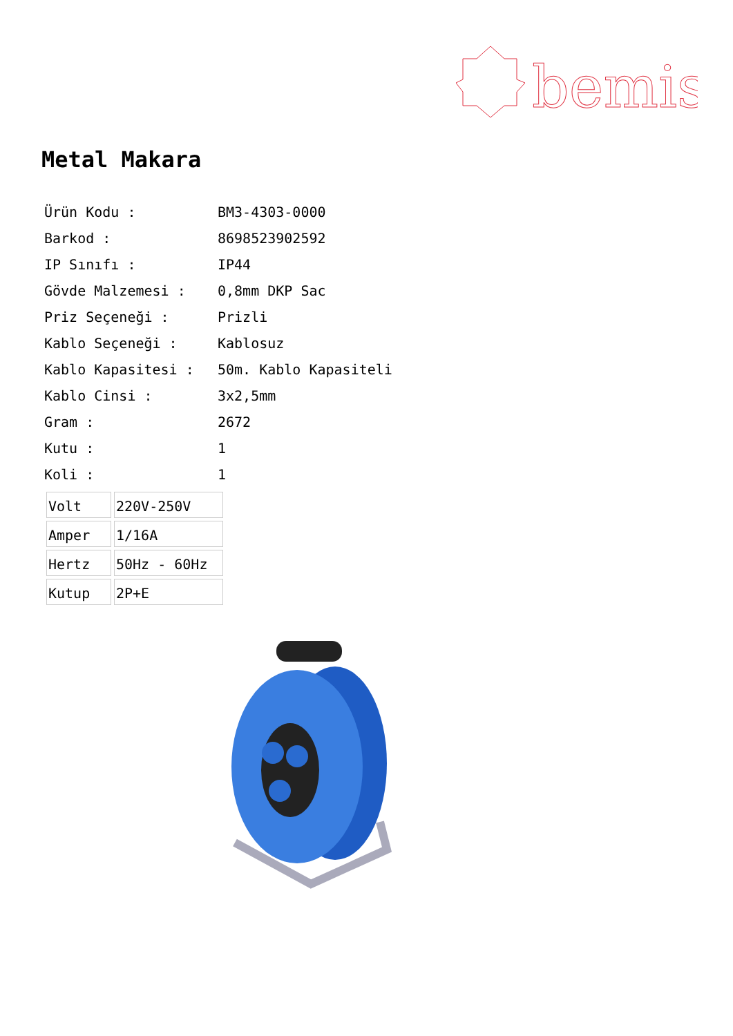bemis
Metal Makara
| Ürün Kodu : | BM3-4303-0000 |
| Barkod : | 8698523902592 |
| IP Sınıfı : | IP44 |
| Gövde Malzemesi : | 0,8mm DKP Sac |
| Priz Seçeneği : | Prizli |
| Kablo Seçeneği : | Kablosuz |
| Kablo Kapasitesi : | 50m. Kablo Kapasiteli |
| Kablo Cinsi : | 3x2,5mm |
| Gram : | 2672 |
| Kutu : | 1 |
| Koli : | 1 |
| Volt | 220V-250V |
| Amper | 1/16A |
| Hertz | 50Hz - 60Hz |
| Kutup | 2P+E |